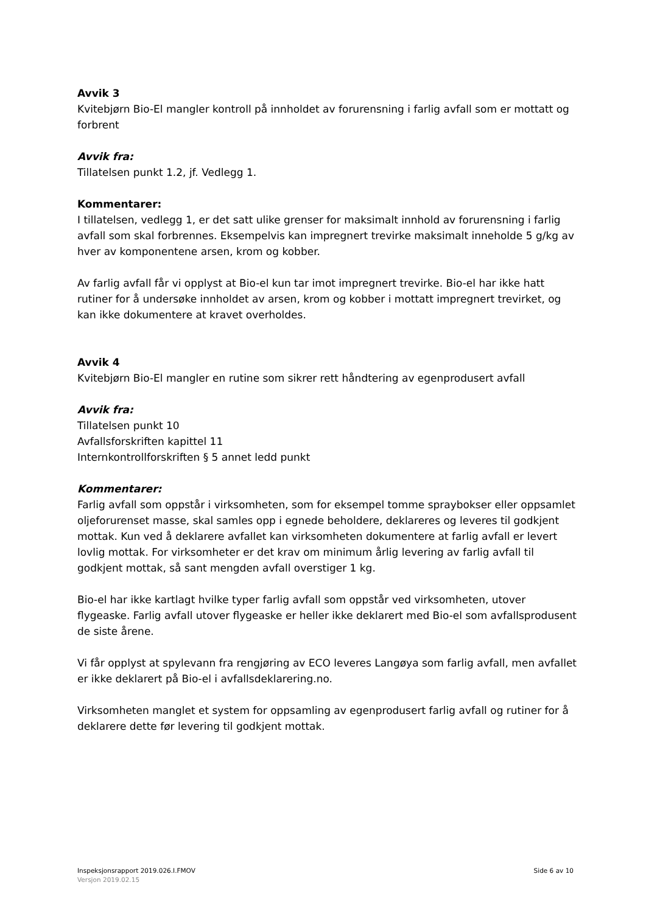Avvik 3
Kvitebjørn Bio-El mangler kontroll på innholdet av forurensning i farlig avfall som er mottatt og forbrent
Avvik fra:
Tillatelsen punkt 1.2, jf. Vedlegg 1.
Kommentarer:
I tillatelsen, vedlegg 1, er det satt ulike grenser for maksimalt innhold av forurensning i farlig avfall som skal forbrennes. Eksempelvis kan impregnert trevirke maksimalt inneholde 5 g/kg av hver av komponentene arsen, krom og kobber.
Av farlig avfall får vi opplyst at Bio-el kun tar imot impregnert trevirke. Bio-el har ikke hatt rutiner for å undersøke innholdet av arsen, krom og kobber i mottatt impregnert trevirket, og kan ikke dokumentere at kravet overholdes.
Avvik 4
Kvitebjørn Bio-El mangler en rutine som sikrer rett håndtering av egenprodusert avfall
Avvik fra:
Tillatelsen punkt 10
Avfallsforskriften kapittel 11
Internkontrollforskriften § 5 annet ledd punkt
Kommentarer:
Farlig avfall som oppstår i virksomheten, som for eksempel tomme spraybokser eller oppsamlet oljeforurenset masse, skal samles opp i egnede beholdere, deklareres og leveres til godkjent mottak. Kun ved å deklarere avfallet kan virksomheten dokumentere at farlig avfall er levert lovlig mottak. For virksomheter er det krav om minimum årlig levering av farlig avfall til godkjent mottak, så sant mengden avfall overstiger 1 kg.
Bio-el har ikke kartlagt hvilke typer farlig avfall som oppstår ved virksomheten, utover flygeaske. Farlig avfall utover flygeaske er heller ikke deklarert med Bio-el som avfallsprodusent de siste årene.
Vi får opplyst at spylevann fra rengjøring av ECO leveres Langøya som farlig avfall, men avfallet er ikke deklarert på Bio-el i avfallsdeklarering.no.
Virksomheten manglet et system for oppsamling av egenprodusert farlig avfall og rutiner for å deklarere dette før levering til godkjent mottak.
Inspeksjonsrapport 2019.026.I.FMOV Side 6 av 10
Versjon 2019.02.15